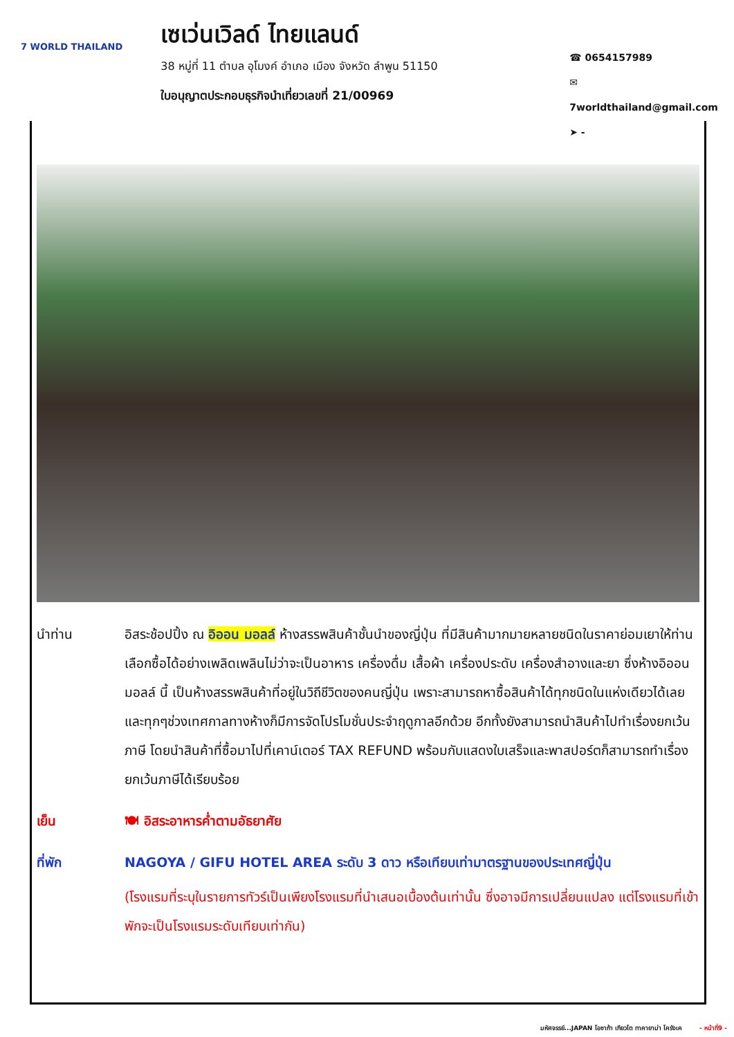7 WORLD THAILAND
เซเว่นเวิลด์ ไทยแลนด์
38 หมู่ที่ 11 ตำบล อุโมงค์ อำเภอ เมือง จังหวัด ลำพูน 51150
ใบอนุญาตประกอบธุรกิจนำเที่ยวเลขที่ 21/00969
☎ 0654157989
✉ 7worldthailand@gmail.com
➤ -
นำท่าน อิสระช้อปปิ้ง ณ อิออน มอลล์ ห้างสรรพสินค้าชั้นนำของญี่ปุ่น ที่มีสินค้ามากมายหลายชนิดในราคาย่อมเยาให้ท่านเลือกซื้อได้อย่างเพลิดเพลินไม่ว่าจะเป็นอาหาร เครื่องดื่ม เสื้อผ้า เครื่องประดับ เครื่องสำอางและยา ซึ่งห้างอิออน มอลล์ นี้ เป็นห้างสรรพสินค้าที่อยู่ในวิถีชีวิตของคนญี่ปุ่น เพราะสามารถหาซื้อสินค้าได้ทุกชนิดในแห่งเดียวได้เลย และทุกๆช่วงเทศกาลทางห้างก็มีการจัดโปรโมชั่นประจำฤดูกาลอีกด้วย อีกทั้งยังสามารถนำสินค้าไปทำเรื่องยกเว้นภาษี โดยนำสินค้าที่ซื้อมาไปที่เคาน์เตอร์ TAX REFUND พร้อมกับแสดงใบเสร็จและพาสปอร์ตก็สามารถทำเรื่องยกเว้นภาษีได้เรียบร้อย
เย็น 🍽 อิสระอาหารค่ำตามอัธยาศัย
ที่พัก NAGOYA / GIFU HOTEL AREA ระดับ 3 ดาว หรือเทียบเท่ามาตรฐานของประเทศญี่ปุ่น
(โรงแรมที่ระบุในรายการทัวร์เป็นเพียงโรงแรมที่นำเสนอเบื้องต้นเท่านั้น ซึ่งอาจมีการเปลี่ยนแปลง แต่โรงแรมที่เข้าพักจะเป็นโรงแรมระดับเทียบเท่ากัน)
มหัศจรรย์...JAPAN โอซาก้า เกียวโต ทาคายาม่า โครังเค - หน้าที่9 -